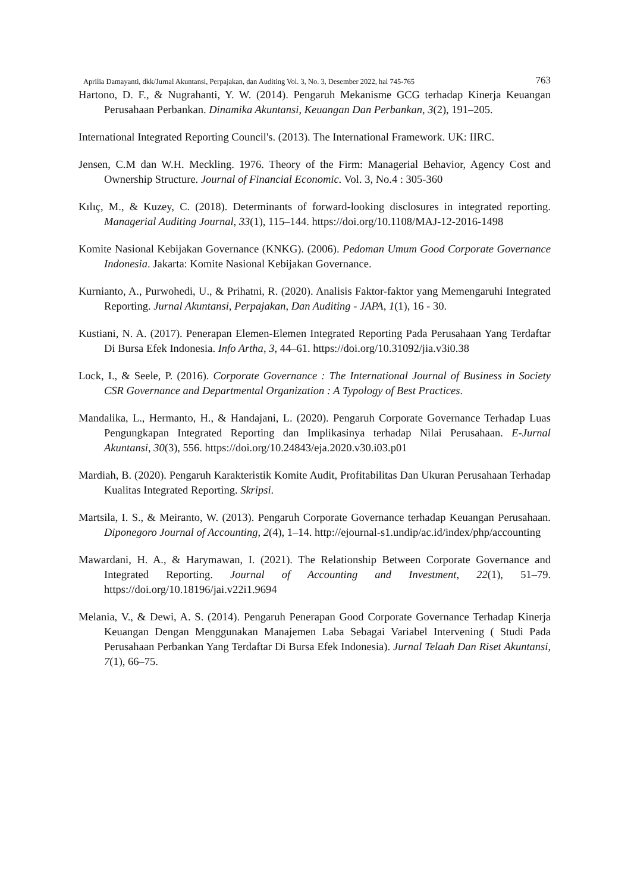Aprilia Damayanti, dkk/Jurnal Akuntansi, Perpajakan, dan Auditing Vol. 3, No. 3, Desember 2022, hal 745-765 763
Hartono, D. F., & Nugrahanti, Y. W. (2014). Pengaruh Mekanisme GCG terhadap Kinerja Keuangan Perusahaan Perbankan. Dinamika Akuntansi, Keuangan Dan Perbankan, 3(2), 191–205.
International Integrated Reporting Council's. (2013). The International Framework. UK: IIRC.
Jensen, C.M dan W.H. Meckling. 1976. Theory of the Firm: Managerial Behavior, Agency Cost and Ownership Structure. Journal of Financial Economic. Vol. 3, No.4 : 305-360
Kılıç, M., & Kuzey, C. (2018). Determinants of forward-looking disclosures in integrated reporting. Managerial Auditing Journal, 33(1), 115–144. https://doi.org/10.1108/MAJ-12-2016-1498
Komite Nasional Kebijakan Governance (KNKG). (2006). Pedoman Umum Good Corporate Governance Indonesia. Jakarta: Komite Nasional Kebijakan Governance.
Kurnianto, A., Purwohedi, U., & Prihatni, R. (2020). Analisis Faktor-faktor yang Memengaruhi Integrated Reporting. Jurnal Akuntansi, Perpajakan, Dan Auditing - JAPA, 1(1), 16 - 30.
Kustiani, N. A. (2017). Penerapan Elemen-Elemen Integrated Reporting Pada Perusahaan Yang Terdaftar Di Bursa Efek Indonesia. Info Artha, 3, 44–61. https://doi.org/10.31092/jia.v3i0.38
Lock, I., & Seele, P. (2016). Corporate Governance : The International Journal of Business in Society CSR Governance and Departmental Organization : A Typology of Best Practices.
Mandalika, L., Hermanto, H., & Handajani, L. (2020). Pengaruh Corporate Governance Terhadap Luas Pengungkapan Integrated Reporting dan Implikasinya terhadap Nilai Perusahaan. E-Jurnal Akuntansi, 30(3), 556. https://doi.org/10.24843/eja.2020.v30.i03.p01
Mardiah, B. (2020). Pengaruh Karakteristik Komite Audit, Profitabilitas Dan Ukuran Perusahaan Terhadap Kualitas Integrated Reporting. Skripsi.
Martsila, I. S., & Meiranto, W. (2013). Pengaruh Corporate Governance terhadap Keuangan Perusahaan. Diponegoro Journal of Accounting, 2(4), 1–14. http://ejournal-s1.undip/ac.id/index/php/accounting
Mawardani, H. A., & Harymawan, I. (2021). The Relationship Between Corporate Governance and Integrated Reporting. Journal of Accounting and Investment, 22(1), 51–79. https://doi.org/10.18196/jai.v22i1.9694
Melania, V., & Dewi, A. S. (2014). Pengaruh Penerapan Good Corporate Governance Terhadap Kinerja Keuangan Dengan Menggunakan Manajemen Laba Sebagai Variabel Intervening ( Studi Pada Perusahaan Perbankan Yang Terdaftar Di Bursa Efek Indonesia). Jurnal Telaah Dan Riset Akuntansi, 7(1), 66–75.